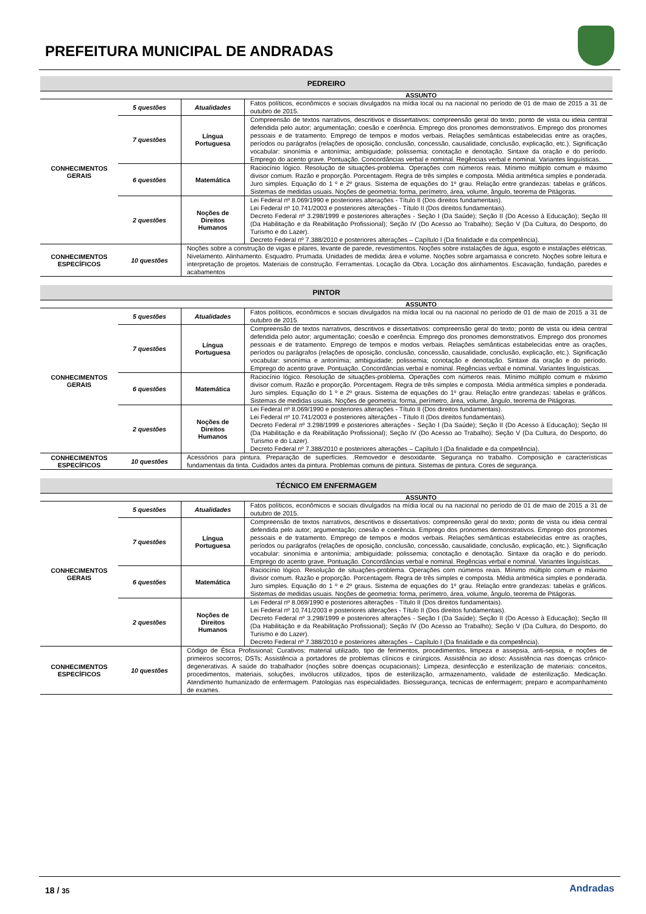PREFEITURA MUNICIPAL DE ANDRADAS
| PEDREIRO | | | |
| --- | --- | --- | --- |
| ASSUNTO | | | |
| CONHECIMENTOS GERAIS | 5 questões | Atualidades | Fatos políticos, econômicos e sociais divulgados na mídia local ou na nacional no período de 01 de maio de 2015 a 31 de outubro de 2015. |
| | 7 questões | Língua Portuguesa | Compreensão de textos narrativos, descritivos e dissertativos: compreensão geral do texto; ponto de vista ou ideia central defendida pelo autor; argumentação; coesão e coerência. Emprego dos pronomes demonstrativos. Emprego dos pronomes pessoais e de tratamento. Emprego de tempos e modos verbais. Relações semânticas estabelecidas entre as orações, períodos ou parágrafos (relações de oposição, conclusão, concessão, causalidade, conclusão, explicação, etc.). Significação vocabular: sinonímia e antonímia; ambiguidade; polissemia; conotação e denotação. Sintaxe da oração e do período. Emprego do acento grave. Pontuação. Concordâncias verbal e nominal. Regências verbal e nominal. Variantes linguísticas. |
| | 6 questões | Matemática | Raciocínio lógico. Resolução de situações-problema. Operações com números reais. Mínimo múltiplo comum e máximo divisor comum. Razão e proporção. Porcentagem. Regra de três simples e composta. Média aritmética simples e ponderada. Juro simples. Equação do 1 º e 2º graus. Sistema de equações do 1º grau. Relação entre grandezas: tabelas e gráficos. Sistemas de medidas usuais. Noções de geometria: forma, perímetro, área, volume, ângulo, teorema de Pitágoras. |
| | 2 questões | Noções de Direitos Humanos | Lei Federal nº 8.069/1990 e posteriores alterações - Título II (Dos direitos fundamentais). Lei Federal nº 10.741/2003 e posteriores alterações - Título II (Dos direitos fundamentais). Decreto Federal nº 3.298/1999 e posteriores alterações - Seção I (Da Saúde); Seção II (Do Acesso à Educação); Seção III (Da Habilitação e da Reabilitação Profissional); Seção IV (Do Acesso ao Trabalho); Seção V (Da Cultura, do Desporto, do Turismo e do Lazer). Decreto Federal nº 7.388/2010 e posteriores alterações – Capítulo I (Da finalidade e da competência). |
| CONHECIMENTOS ESPECÍFICOS | 10 questões | Noções sobre a construção de vigas e pilares, levante de parede, revestimentos. Noções sobre instalações de água, esgoto e instalações elétricas. Nivelamento. Alinhamento. Esquadro. Prumada. Unidades de medida: área e volume. Noções sobre argamassa e concreto. Noções sobre leitura e interpretação de projetos. Materiais de construção. Ferramentas. Locação da Obra. Locação dos alinhamentos. Escavação, fundação, paredes e acabamentos | |
| PINTOR | | | |
| --- | --- | --- | --- |
| ASSUNTO | | | |
| CONHECIMENTOS GERAIS | 5 questões | Atualidades | Fatos políticos, econômicos e sociais divulgados na mídia local ou na nacional no período de 01 de maio de 2015 a 31 de outubro de 2015. |
| | 7 questões | Língua Portuguesa | Compreensão de textos narrativos, descritivos e dissertativos: compreensão geral do texto; ponto de vista ou ideia central defendida pelo autor; argumentação; coesão e coerência. Emprego dos pronomes demonstrativos. Emprego dos pronomes pessoais e de tratamento. Emprego de tempos e modos verbais. Relações semânticas estabelecidas entre as orações, períodos ou parágrafos (relações de oposição, conclusão, concessão, causalidade, conclusão, explicação, etc.). Significação vocabular: sinonímia e antonímia; ambiguidade; polissemia; conotação e denotação. Sintaxe da oração e do período. Emprego do acento grave. Pontuação. Concordâncias verbal e nominal. Regências verbal e nominal. Variantes linguísticas. |
| | 6 questões | Matemática | Raciocínio lógico. Resolução de situações-problema. Operações com números reais. Mínimo múltiplo comum e máximo divisor comum. Razão e proporção. Porcentagem. Regra de três simples e composta. Média aritmética simples e ponderada. Juro simples. Equação do 1 º e 2º graus. Sistema de equações do 1º grau. Relação entre grandezas: tabelas e gráficos. Sistemas de medidas usuais. Noções de geometria: forma, perímetro, área, volume, ângulo, teorema de Pitágoras. |
| | 2 questões | Noções de Direitos Humanos | Lei Federal nº 8.069/1990 e posteriores alterações - Título II (Dos direitos fundamentais). Lei Federal nº 10.741/2003 e posteriores alterações - Título II (Dos direitos fundamentais). Decreto Federal nº 3.298/1999 e posteriores alterações - Seção I (Da Saúde); Seção II (Do Acesso à Educação); Seção III (Da Habilitação e da Reabilitação Profissional); Seção IV (Do Acesso ao Trabalho); Seção V (Da Cultura, do Desporto, do Turismo e do Lazer). Decreto Federal nº 7.388/2010 e posteriores alterações – Capítulo I (Da finalidade e da competência). |
| CONHECIMENTOS ESPECÍFICOS | 10 questões | Acessórios para pintura. Preparação de superfícies. .Removedor e desoxidante. Segurança no trabalho. Composição e características fundamentais da tinta. Cuidados antes da pintura. Problemas comuns de pintura. Sistemas de pintura. Cores de segurança. | |
| TÉCNICO EM ENFERMAGEM | | | |
| --- | --- | --- | --- |
| ASSUNTO | | | |
| CONHECIMENTOS GERAIS | 5 questões | Atualidades | Fatos políticos, econômicos e sociais divulgados na mídia local ou na nacional no período de 01 de maio de 2015 a 31 de outubro de 2015. |
| | 7 questões | Língua Portuguesa | Compreensão de textos narrativos, descritivos e dissertativos: compreensão geral do texto; ponto de vista ou ideia central defendida pelo autor; argumentação; coesão e coerência. Emprego dos pronomes demonstrativos. Emprego dos pronomes pessoais e de tratamento. Emprego de tempos e modos verbais. Relações semânticas estabelecidas entre as orações, períodos ou parágrafos (relações de oposição, conclusão, concessão, causalidade, conclusão, explicação, etc.). Significação vocabular: sinonímia e antonímia; ambiguidade; polissemia; conotação e denotação. Sintaxe da oração e do período. Emprego do acento grave. Pontuação. Concordâncias verbal e nominal. Regências verbal e nominal. Variantes linguísticas. |
| | 6 questões | Matemática | Raciocínio lógico. Resolução de situações-problema. Operações com números reais. Mínimo múltiplo comum e máximo divisor comum. Razão e proporção. Porcentagem. Regra de três simples e composta. Média aritmética simples e ponderada. Juro simples. Equação do 1 º e 2º graus. Sistema de equações do 1º grau. Relação entre grandezas: tabelas e gráficos. Sistemas de medidas usuais. Noções de geometria: forma, perímetro, área, volume, ângulo, teorema de Pitágoras. |
| | 2 questões | Noções de Direitos Humanos | Lei Federal nº 8.069/1990 e posteriores alterações - Título II (Dos direitos fundamentais). Lei Federal nº 10.741/2003 e posteriores alterações - Título II (Dos direitos fundamentais). Decreto Federal nº 3.298/1999 e posteriores alterações - Seção I (Da Saúde); Seção II (Do Acesso à Educação); Seção III (Da Habilitação e da Reabilitação Profissional); Seção IV (Do Acesso ao Trabalho); Seção V (Da Cultura, do Desporto, do Turismo e do Lazer). Decreto Federal nº 7.388/2010 e posteriores alterações – Capítulo I (Da finalidade e da competência). |
| CONHECIMENTOS ESPECÍFICOS | 10 questões | Código de Ética Profissional; Curativos: material utilizado, tipo de ferimentos, procedimentos, limpeza e assepsia, anti-sepsia, e noções de primeiros socorros; DSTs; Assistência a portadores de problemas clínicos e cirúrgicos. Assistência ao idoso: Assistência nas doenças crônico-degenerativas. A saúde do trabalhador (noções sobre doenças ocupacionais); Limpeza, desinfecção e esterilização de materiais: conceitos, procedimentos, materiais, soluções, invólucros utilizados, tipos de esterilização, armazenamento, validade de esterilização. Medicação. Atendimento humanizado de enfermagem. Patologias nas especialidades. Biossegurança, tecnicas de enfermagem; preparo e acompanhamento de exames. | |
18 / 35 Andradas